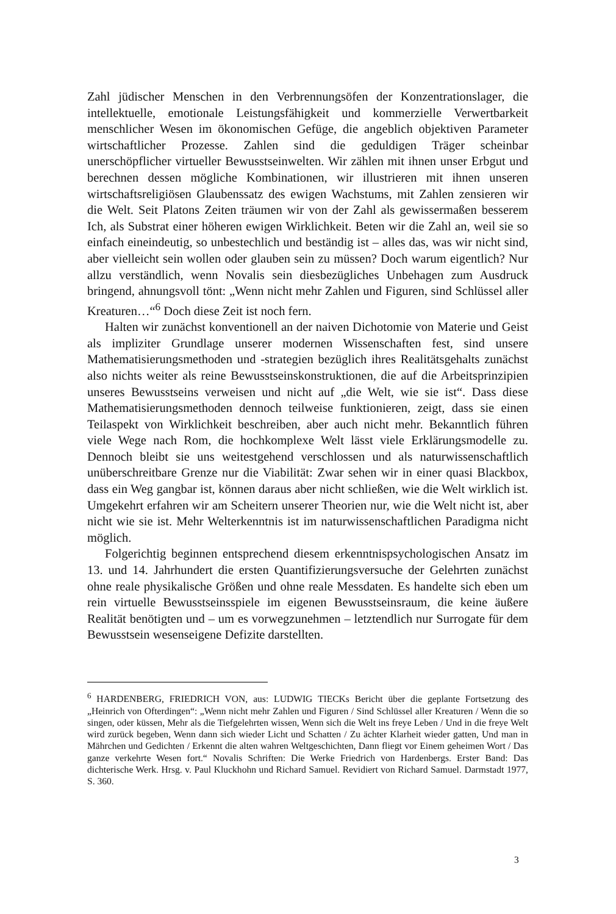Zahl jüdischer Menschen in den Verbrennungsöfen der Konzentrationslager, die intellektuelle, emotionale Leistungsfähigkeit und kommerzielle Verwertbarkeit menschlicher Wesen im ökonomischen Gefüge, die angeblich objektiven Parameter wirtschaftlicher Prozesse. Zahlen sind die geduldigen Träger scheinbar unerschöpflicher virtueller Bewusstseinwelten. Wir zählen mit ihnen unser Erbgut und berechnen dessen mögliche Kombinationen, wir illustrieren mit ihnen unseren wirtschaftsreligiösen Glaubenssatz des ewigen Wachstums, mit Zahlen zensieren wir die Welt. Seit Platons Zeiten träumen wir von der Zahl als gewissermaßen besserem Ich, als Substrat einer höheren ewigen Wirklichkeit. Beten wir die Zahl an, weil sie so einfach eineindeutig, so unbestechlich und beständig ist – alles das, was wir nicht sind, aber vielleicht sein wollen oder glauben sein zu müssen? Doch warum eigentlich? Nur allzu verständlich, wenn Novalis sein diesbezügliches Unbehagen zum Ausdruck bringend, ahnungsvoll tönt: „Wenn nicht mehr Zahlen und Figuren, sind Schlüssel aller Kreaturen…“<sup>6</sup> Doch diese Zeit ist noch fern.
Halten wir zunächst konventionell an der naiven Dichotomie von Materie und Geist als impliziter Grundlage unserer modernen Wissenschaften fest, sind unsere Mathematisierungsmethoden und -strategien bezüglich ihres Realitätsgehalts zunächst also nichts weiter als reine Bewusstseinskonstruktionen, die auf die Arbeitsprinzipien unseres Bewusstseins verweisen und nicht auf „die Welt, wie sie ist“. Dass diese Mathematisierungsmethoden dennoch teilweise funktionieren, zeigt, dass sie einen Teilaspekt von Wirklichkeit beschreiben, aber auch nicht mehr. Bekanntlich führen viele Wege nach Rom, die hochkomplexe Welt lässt viele Erklärungsmodelle zu. Dennoch bleibt sie uns weitestgehend verschlossen und als naturwissenschaftlich unüberschreitbare Grenze nur die Viabilität: Zwar sehen wir in einer quasi Blackbox, dass ein Weg gangbar ist, können daraus aber nicht schließen, wie die Welt wirklich ist. Umgekehrt erfahren wir am Scheitern unserer Theorien nur, wie die Welt nicht ist, aber nicht wie sie ist. Mehr Welterkenntnis ist im naturwissenschaftlichen Paradigma nicht möglich.
Folgerichtig beginnen entsprechend diesem erkenntnispsychologischen Ansatz im 13. und 14. Jahrhundert die ersten Quantifizierungsversuche der Gelehrten zunächst ohne reale physikalische Größen und ohne reale Messdaten. Es handelte sich eben um rein virtuelle Bewusstseinsspiele im eigenen Bewusstseinsraum, die keine äußere Realität benötigten und – um es vorwegzunehmen – letztendlich nur Surrogate für dem Bewusstsein wesenseigene Defizite darstellten.
<sup>6</sup> HARDENBERG, FRIEDRICH VON, aus: LUDWIG TIECKs Bericht über die geplante Fortsetzung des „Heinrich von Ofterdingen“: „Wenn nicht mehr Zahlen und Figuren / Sind Schlüssel aller Kreaturen / Wenn die so singen, oder küssen, Mehr als die Tiefgelehrten wissen, Wenn sich die Welt ins freye Leben / Und in die freye Welt wird zurück begeben, Wenn dann sich wieder Licht und Schatten / Zu ächter Klarheit wieder gatten, Und man in Mährchen und Gedichten / Erkennt die alten wahren Weltgeschichten, Dann fliegt vor Einem geheimen Wort / Das ganze verkehrte Wesen fort.“ Novalis Schriften: Die Werke Friedrich von Hardenbergs. Erster Band: Das dichterische Werk. Hrsg. v. Paul Kluckhohn und Richard Samuel. Revidiert von Richard Samuel. Darmstadt 1977, S. 360.
3